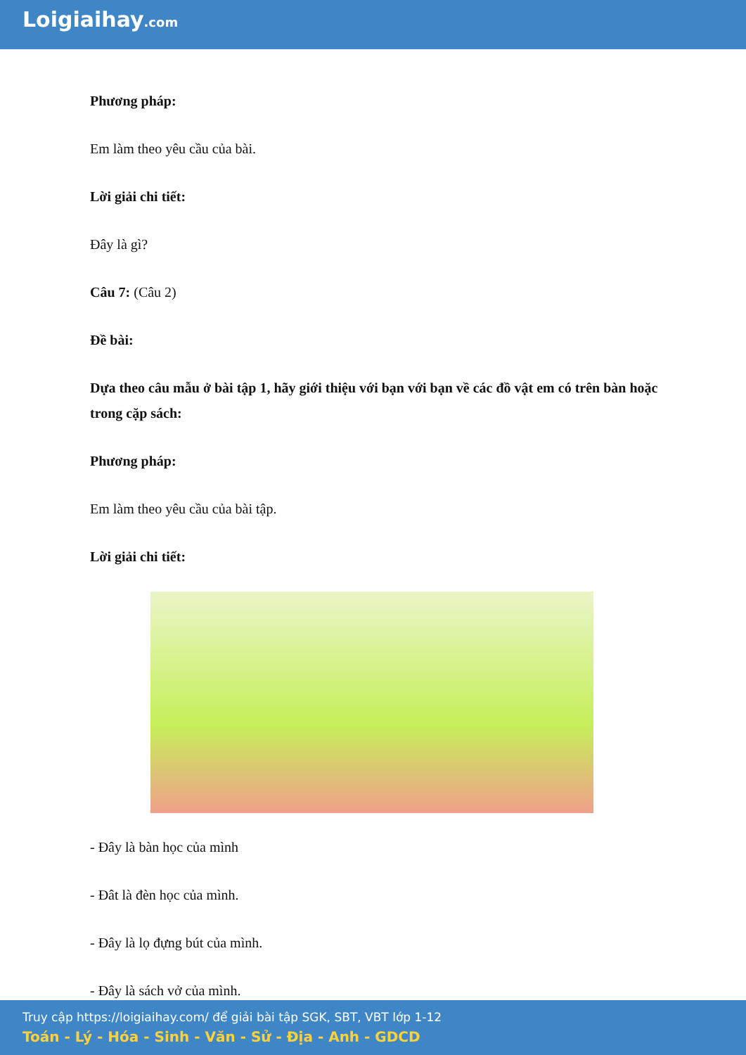Loigiaihay.com
Phương pháp:
Em làm theo yêu cầu của bài.
Lời giải chi tiết:
Đây là gì?
Câu 7: (Câu 2)
Đề bài:
Dựa theo câu mẫu ở bài tập 1, hãy giới thiệu với bạn với bạn về các đồ vật em có trên bàn hoặc trong cặp sách:
Phương pháp:
Em làm theo yêu cầu của bài tập.
Lời giải chi tiết:
- Đây là bàn học của mình
- Đât là đèn học của mình.
- Đây là lọ đựng bút của mình.
- Đây là sách vở của mình.
Truy cập https://loigiaihay.com/ để giải bài tập SGK, SBT, VBT lớp 1-12
Toán - Lý - Hóa - Sinh - Văn - Sử - Địa - Anh - GDCD